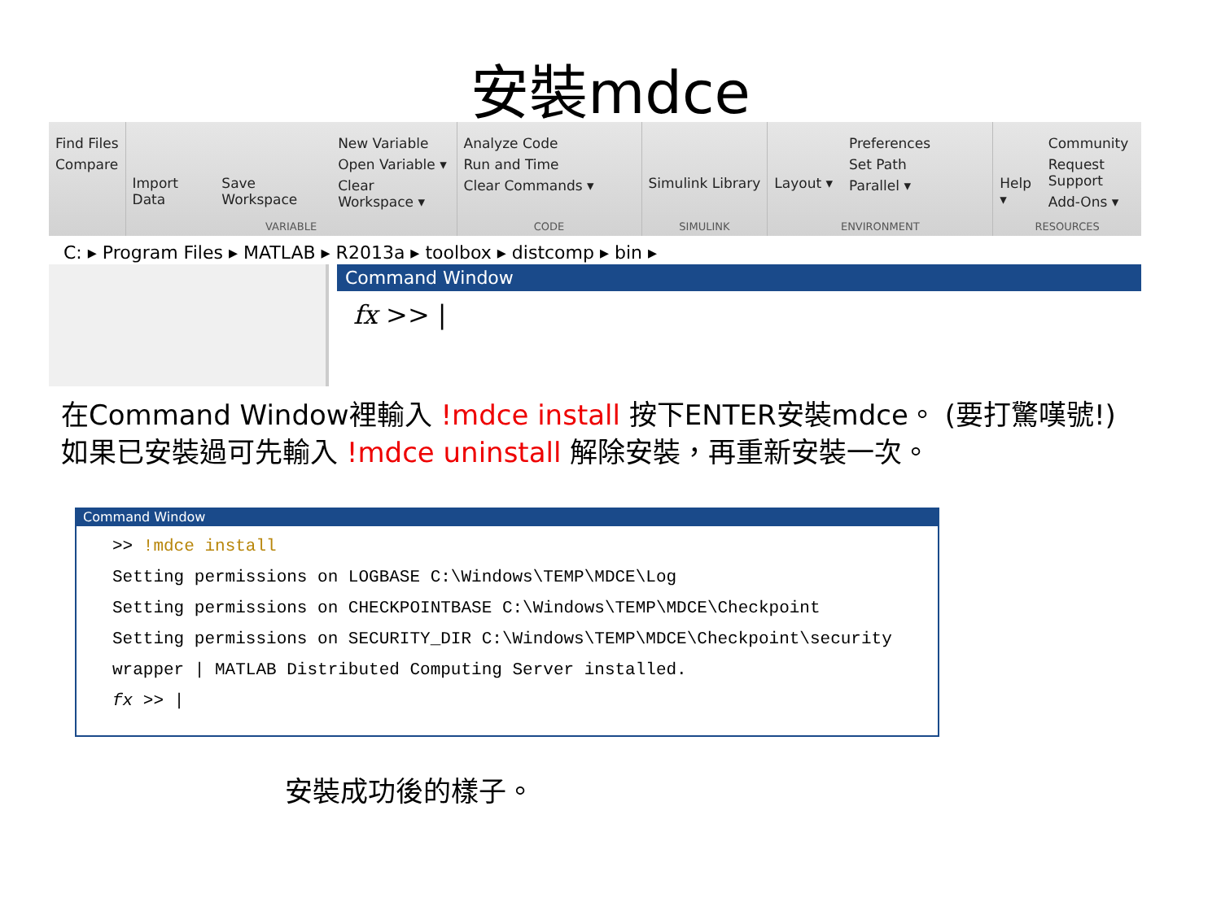安裝mdce
Find Files
Compare
Import Data Save Workspace
New Variable
Open Variable ▾
Clear Workspace ▾
VARIABLE
Analyze Code
Run and Time
Clear Commands ▾
CODE
Simulink Library
SIMULINK
Layout ▾
Preferences
Set Path
Parallel ▾
ENVIRONMENT
Help ▾
Community
Request Support
Add-Ons ▾
RESOURCES
C: ▸ Program Files ▸ MATLAB ▸ R2013a ▸ toolbox ▸ distcomp ▸ bin ▸
Command Window
fx >> |
在Command Window裡輸入 !mdce install 按下ENTER安裝mdce。 (要打驚嘆號!)
如果已安裝過可先輸入 !mdce uninstall 解除安裝，再重新安裝一次。
Command Window
>> !mdce install
Setting permissions on LOGBASE C:\Windows\TEMP\MDCE\Log
Setting permissions on CHECKPOINTBASE C:\Windows\TEMP\MDCE\Checkpoint
Setting permissions on SECURITY_DIR C:\Windows\TEMP\MDCE\Checkpoint\security
wrapper | MATLAB Distributed Computing Server installed.
fx >> |
安裝成功後的樣子。